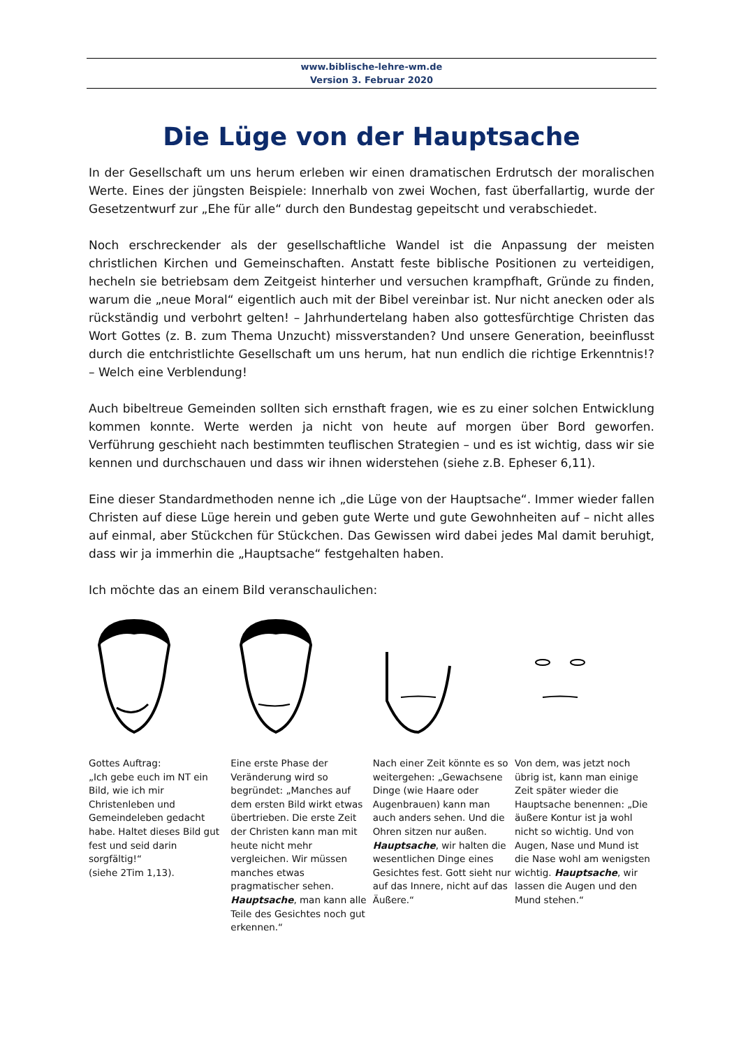www.biblische-lehre-wm.de
Version 3. Februar 2020
Die Lüge von der Hauptsache
In der Gesellschaft um uns herum erleben wir einen dramatischen Erdrutsch der moralischen Werte. Eines der jüngsten Beispiele: Innerhalb von zwei Wochen, fast überfallartig, wurde der Gesetzentwurf zur „Ehe für alle“ durch den Bundestag gepeitscht und verabschiedet.
Noch erschreckender als der gesellschaftliche Wandel ist die Anpassung der meisten christlichen Kirchen und Gemeinschaften. Anstatt feste biblische Positionen zu verteidigen, hecheln sie betriebsam dem Zeitgeist hinterher und versuchen krampfhaft, Gründe zu finden, warum die „neue Moral“ eigentlich auch mit der Bibel vereinbar ist. Nur nicht anecken oder als rückständig und verbohrt gelten! – Jahrhundertelang haben also gottesfürchtige Christen das Wort Gottes (z. B. zum Thema Unzucht) missverstanden? Und unsere Generation, beeinflusst durch die entchristlichte Gesellschaft um uns herum, hat nun endlich die richtige Erkenntnis!? – Welch eine Verblendung!
Auch bibeltreue Gemeinden sollten sich ernsthaft fragen, wie es zu einer solchen Entwicklung kommen konnte. Werte werden ja nicht von heute auf morgen über Bord geworfen. Verführung geschieht nach bestimmten teuflischen Strategien – und es ist wichtig, dass wir sie kennen und durchschauen und dass wir ihnen widerstehen (siehe z.B. Epheser 6,11).
Eine dieser Standardmethoden nenne ich „die Lüge von der Hauptsache“. Immer wieder fallen Christen auf diese Lüge herein und geben gute Werte und gute Gewohnheiten auf – nicht alles auf einmal, aber Stückchen für Stückchen. Das Gewissen wird dabei jedes Mal damit beruhigt, dass wir ja immerhin die „Hauptsache“ festgehalten haben.
Ich möchte das an einem Bild veranschaulichen:
Gottes Auftrag:
„Ich gebe euch im NT ein Bild, wie ich mir Christenleben und Gemeindeleben gedacht habe. Haltet dieses Bild gut fest und seid darin sorgfältig!“
(siehe 2Tim 1,13).
Eine erste Phase der Veränderung wird so begründet: „Manches auf dem ersten Bild wirkt etwas übertrieben. Die erste Zeit der Christen kann man mit heute nicht mehr vergleichen. Wir müssen manches etwas pragmatischer sehen. Hauptsache, man kann alle Teile des Gesichtes noch gut erkennen.“
Nach einer Zeit könnte es so weitergehen: „Gewachsene Dinge (wie Haare oder Augenbrauen) kann man auch anders sehen. Und die Ohren sitzen nur außen. Hauptsache, wir halten die wesentlichen Dinge eines Gesichtes fest. Gott sieht nur auf das Innere, nicht auf das Äußere.“
Von dem, was jetzt noch übrig ist, kann man einige Zeit später wieder die Hauptsache benennen: „Die äußere Kontur ist ja wohl nicht so wichtig. Und von Augen, Nase und Mund ist die Nase wohl am wenigsten wichtig. Hauptsache, wir lassen die Augen und den Mund stehen.“